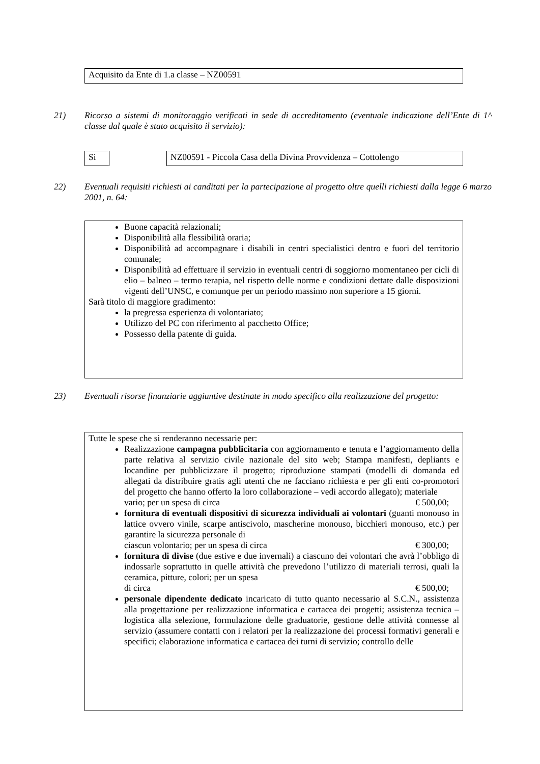Acquisito da Ente di 1.a classe – NZ00591
21) Ricorso a sistemi di monitoraggio verificati in sede di accreditamento (eventuale indicazione dell’Ente di 1^ classe dal quale è stato acquisito il servizio):
Si
NZ00591 - Piccola Casa della Divina Provvidenza – Cottolengo
22) Eventuali requisiti richiesti ai canditati per la partecipazione al progetto oltre quelli richiesti dalla legge 6 marzo 2001, n. 64:
Buone capacità relazionali;
Disponibilità alla flessibilità oraria;
Disponibilità ad accompagnare i disabili in centri specialistici dentro e fuori del territorio comunale;
Disponibilità ad effettuare il servizio in eventuali centri di soggiorno momentaneo per cicli di elio – balneo – termo terapia, nel rispetto delle norme e condizioni dettate dalle disposizioni vigenti dell’UNSC, e comunque per un periodo massimo non superiore a 15 giorni.
Sarà titolo di maggiore gradimento:
la pregressa esperienza di volontariato;
Utilizzo del PC con riferimento al pacchetto Office;
Possesso della patente di guida.
23) Eventuali risorse finanziarie aggiuntive destinate in modo specifico alla realizzazione del progetto:
Tutte le spese che si renderanno necessarie per:
Realizzazione campagna pubblicitaria con aggiornamento e tenuta e l’aggiornamento della parte relativa al servizio civile nazionale del sito web; Stampa manifesti, depliants e locandine per pubblicizzare il progetto; riproduzione stampati (modelli di domanda ed allegati da distribuire gratis agli utenti che ne facciano richiesta e per gli enti co-promotori del progetto che hanno offerto la loro collaborazione – vedi accordo allegato); materiale
vario; per un spesa di circa € 500,00;
fornitura di eventuali dispositivi di sicurezza individuali ai volontari (guanti monouso in lattice ovvero vinile, scarpe antiscivolo, mascherine monouso, bicchieri monouso, etc.) per garantire la sicurezza personale di
ciascun volontario; per un spesa di circa € 300,00;
fornitura di divise (due estive e due invernali) a ciascuno dei volontari che avrà l’obbligo di indossarle soprattutto in quelle attività che prevedono l’utilizzo di materiali terrosi, quali la ceramica, pitture, colori; per un spesa
di circa € 500,00;
personale dipendente dedicato incaricato di tutto quanto necessario al S.C.N., assistenza alla progettazione per realizzazione informatica e cartacea dei progetti; assistenza tecnica – logistica alla selezione, formulazione delle graduatorie, gestione delle attività connesse al servizio (assumere contatti con i relatori per la realizzazione dei processi formativi generali e specifici; elaborazione informatica e cartacea dei turni di servizio; controllo delle